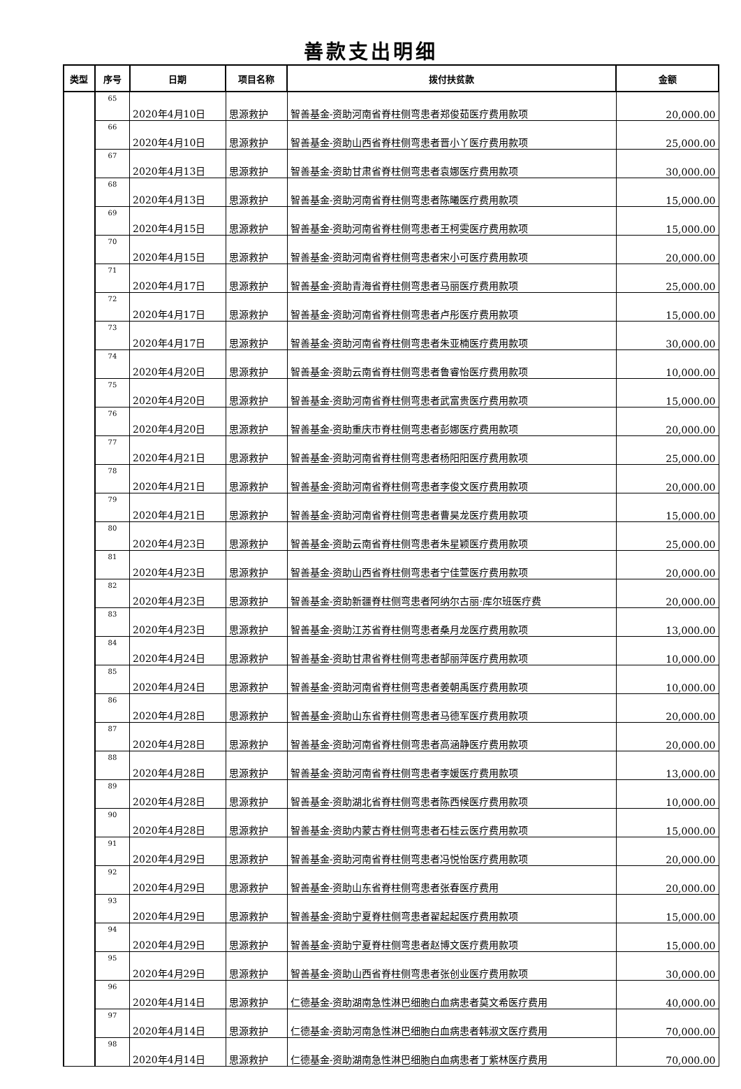善款支出明细
| 类型 | 序号 | 日期 | 项目名称 | 拨付扶贫款 | 金额 |
| --- | --- | --- | --- | --- | --- |
| | 65 | 2020年4月10日 | 思源救护 | 智善基金-资助河南省脊柱侧弯患者郑俊茹医疗费用款项 | 20,000.00 |
| | 66 | 2020年4月10日 | 思源救护 | 智善基金-资助山西省脊柱侧弯患者晋小丫医疗费用款项 | 25,000.00 |
| | 67 | 2020年4月13日 | 思源救护 | 智善基金-资助甘肃省脊柱侧弯患者袁娜医疗费用款项 | 30,000.00 |
| | 68 | 2020年4月13日 | 思源救护 | 智善基金-资助河南省脊柱侧弯患者陈曦医疗费用款项 | 15,000.00 |
| | 69 | 2020年4月15日 | 思源救护 | 智善基金-资助河南省脊柱侧弯患者王柯雯医疗费用款项 | 15,000.00 |
| | 70 | 2020年4月15日 | 思源救护 | 智善基金-资助河南省脊柱侧弯患者宋小可医疗费用款项 | 20,000.00 |
| | 71 | 2020年4月17日 | 思源救护 | 智善基金-资助青海省脊柱侧弯患者马丽医疗费用款项 | 25,000.00 |
| | 72 | 2020年4月17日 | 思源救护 | 智善基金-资助河南省脊柱侧弯患者卢彤医疗费用款项 | 15,000.00 |
| | 73 | 2020年4月17日 | 思源救护 | 智善基金-资助河南省脊柱侧弯患者朱亚楠医疗费用款项 | 30,000.00 |
| | 74 | 2020年4月20日 | 思源救护 | 智善基金-资助云南省脊柱侧弯患者鲁睿怡医疗费用款项 | 10,000.00 |
| | 75 | 2020年4月20日 | 思源救护 | 智善基金-资助河南省脊柱侧弯患者武富贵医疗费用款项 | 15,000.00 |
| | 76 | 2020年4月20日 | 思源救护 | 智善基金-资助重庆市脊柱侧弯患者彭娜医疗费用款项 | 20,000.00 |
| | 77 | 2020年4月21日 | 思源救护 | 智善基金-资助河南省脊柱侧弯患者杨阳阳医疗费用款项 | 25,000.00 |
| | 78 | 2020年4月21日 | 思源救护 | 智善基金-资助河南省脊柱侧弯患者李俊文医疗费用款项 | 20,000.00 |
| | 79 | 2020年4月21日 | 思源救护 | 智善基金-资助河南省脊柱侧弯患者曹昊龙医疗费用款项 | 15,000.00 |
| | 80 | 2020年4月23日 | 思源救护 | 智善基金-资助云南省脊柱侧弯患者朱星颖医疗费用款项 | 25,000.00 |
| | 81 | 2020年4月23日 | 思源救护 | 智善基金-资助山西省脊柱侧弯患者宁佳萱医疗费用款项 | 20,000.00 |
| | 82 | 2020年4月23日 | 思源救护 | 智善基金-资助新疆脊柱侧弯患者阿纳尔古丽·库尔班医疗费 | 20,000.00 |
| | 83 | 2020年4月23日 | 思源救护 | 智善基金-资助江苏省脊柱侧弯患者桑月龙医疗费用款项 | 13,000.00 |
| | 84 | 2020年4月24日 | 思源救护 | 智善基金-资助甘肃省脊柱侧弯患者郜丽萍医疗费用款项 | 10,000.00 |
| | 85 | 2020年4月24日 | 思源救护 | 智善基金-资助河南省脊柱侧弯患者姜朝禹医疗费用款项 | 10,000.00 |
| | 86 | 2020年4月28日 | 思源救护 | 智善基金-资助山东省脊柱侧弯患者马德军医疗费用款项 | 20,000.00 |
| | 87 | 2020年4月28日 | 思源救护 | 智善基金-资助河南省脊柱侧弯患者高涵静医疗费用款项 | 20,000.00 |
| | 88 | 2020年4月28日 | 思源救护 | 智善基金-资助河南省脊柱侧弯患者李媛医疗费用款项 | 13,000.00 |
| | 89 | 2020年4月28日 | 思源救护 | 智善基金-资助湖北省脊柱侧弯患者陈西候医疗费用款项 | 10,000.00 |
| | 90 | 2020年4月28日 | 思源救护 | 智善基金-资助内蒙古脊柱侧弯患者石桂云医疗费用款项 | 15,000.00 |
| | 91 | 2020年4月29日 | 思源救护 | 智善基金-资助河南省脊柱侧弯患者冯悦怡医疗费用款项 | 20,000.00 |
| | 92 | 2020年4月29日 | 思源救护 | 智善基金-资助山东省脊柱侧弯患者张春医疗费用 | 20,000.00 |
| | 93 | 2020年4月29日 | 思源救护 | 智善基金-资助宁夏脊柱侧弯患者翟起起医疗费用款项 | 15,000.00 |
| | 94 | 2020年4月29日 | 思源救护 | 智善基金-资助宁夏脊柱侧弯患者赵博文医疗费用款项 | 15,000.00 |
| | 95 | 2020年4月29日 | 思源救护 | 智善基金-资助山西省脊柱侧弯患者张创业医疗费用款项 | 30,000.00 |
| | 96 | 2020年4月14日 | 思源救护 | 仁德基金-资助湖南急性淋巴细胞白血病患者莫文希医疗费用 | 40,000.00 |
| | 97 | 2020年4月14日 | 思源救护 | 仁德基金-资助河南急性淋巴细胞白血病患者韩淑文医疗费用 | 70,000.00 |
| | 98 | 2020年4月14日 | 思源救护 | 仁德基金-资助湖南急性淋巴细胞白血病患者丁紫林医疗费用 | 70,000.00 |